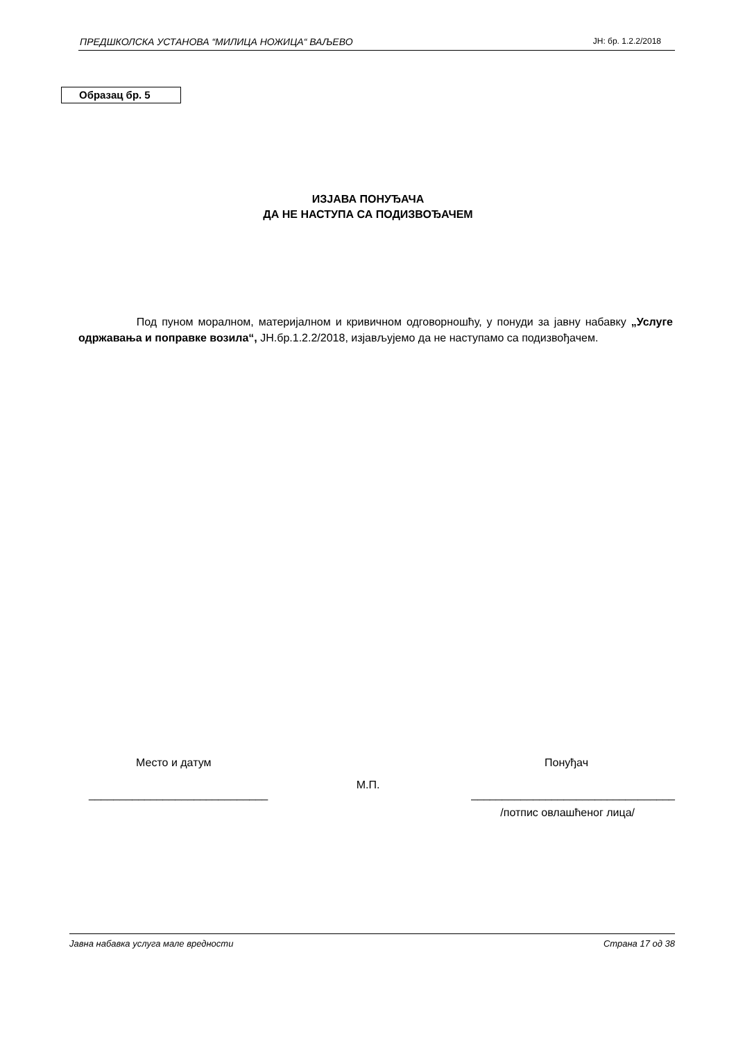ПРЕДШКОЛСКА УСТАНОВА “МИЛИЦА НОЖИЦА“ ВАЉЕВО ЈН: бр. 1.2.2/2018
Образац бр. 5
ИЗЈАВА ПОНУЂАЧА
ДА НЕ НАСТУПА СА ПОДИЗВОЂАЧЕМ
Под пуном моралном, материјалном и кривичном одговорношћу, у понуди за јавну набавку „Услуге одржавања и поправке возила“, ЈН.бр.1.2.2/2018, изјављујемо да не наступамо са подизвођачем.
Место и датум Понуђач
М.П.
_____________________________ _________________________________
/потпис овлашћеног лица/
Јавна набавка услуга мале вредности Страна 17 од 38